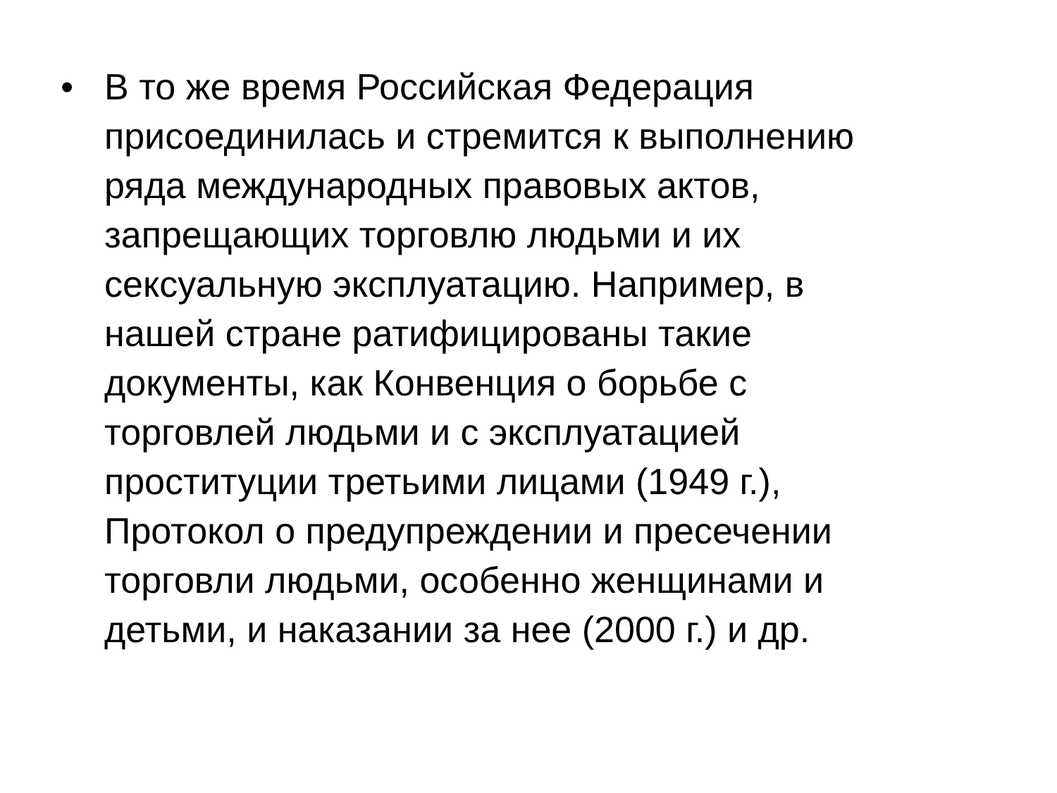• В то же время Российская Федерация
присоединилась и стремится к выполнению
ряда международных правовых актов,
запрещающих торговлю людьми и их
сексуальную эксплуатацию. Например, в
нашей стране ратифицированы такие
документы, как Конвенция о борьбе с
торговлей людьми и с эксплуатацией
проституции третьими лицами (1949 г.),
Протокол о предупреждении и пресечении
торговли людьми, особенно женщинами и
детьми, и наказании за нее (2000 г.) и др.